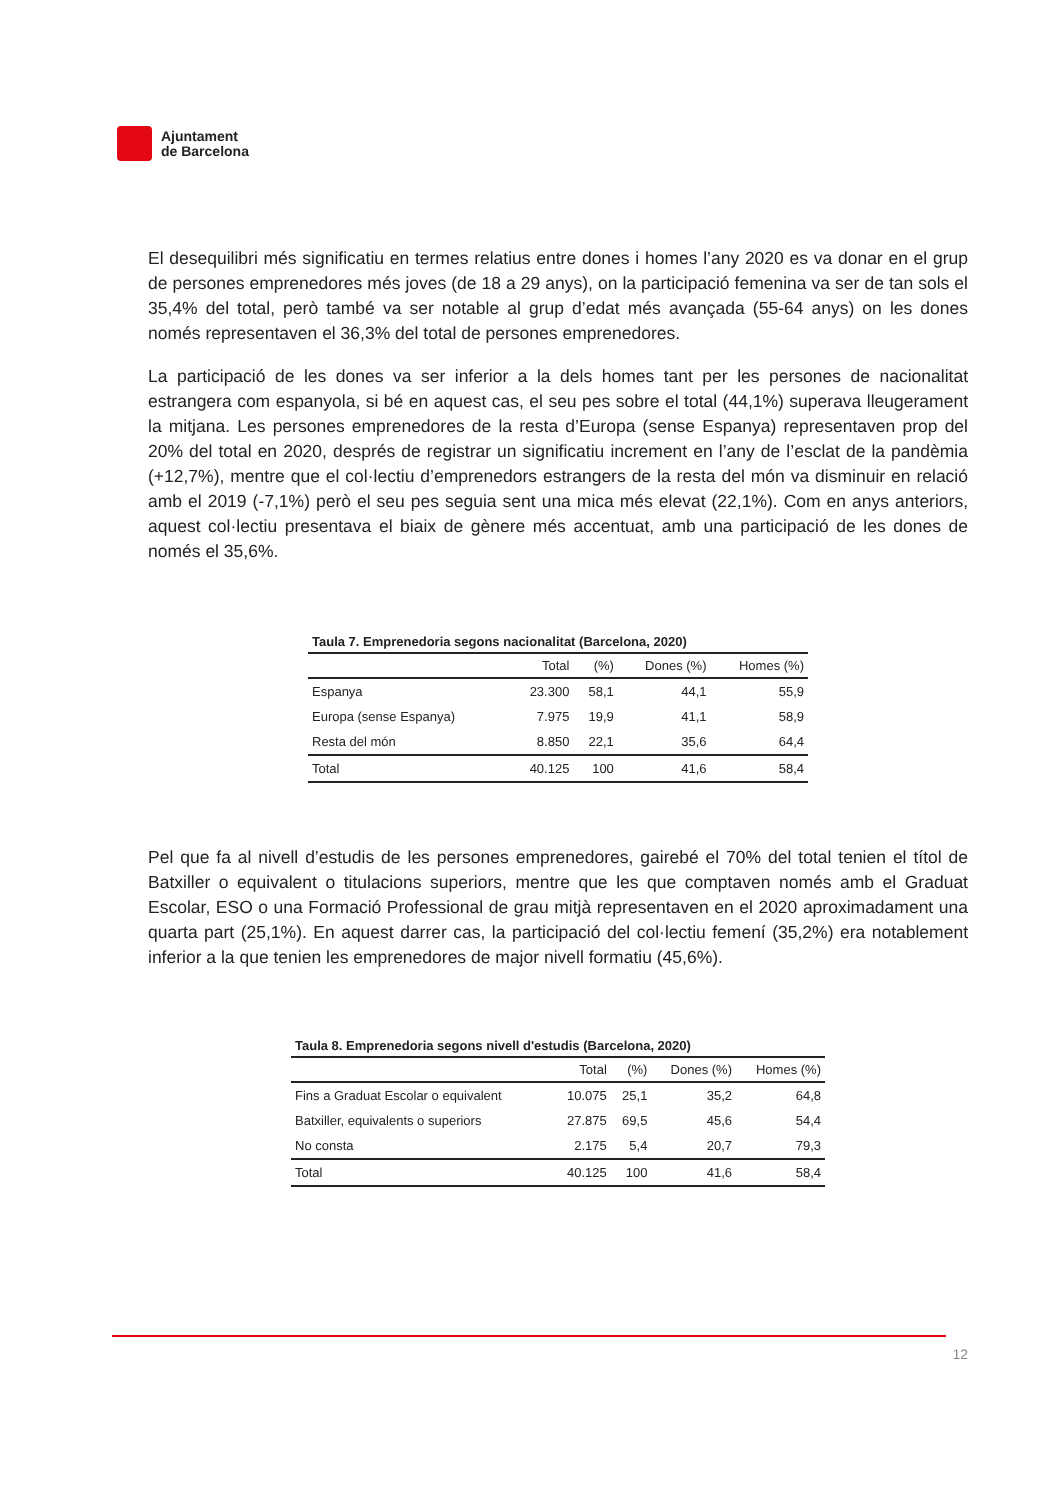Ajuntament
de Barcelona
El desequilibri més significatiu en termes relatius entre dones i homes l’any 2020 es va donar en el grup de persones emprenedores més joves (de 18 a 29 anys), on la participació femenina va ser de tan sols el 35,4% del total, però també va ser notable al grup d’edat més avançada (55-64 anys) on les dones només representaven el 36,3% del total de persones emprenedores.
La participació de les dones va ser inferior a la dels homes tant per les persones de nacionalitat estrangera com espanyola, si bé en aquest cas, el seu pes sobre el total (44,1%) superava lleugerament la mitjana. Les persones emprenedores de la resta d’Europa (sense Espanya) representaven prop del 20% del total en 2020, després de registrar un significatiu increment en l’any de l’esclat de la pandèmia (+12,7%), mentre que el col·lectiu d’emprenedors estrangers de la resta del món va disminuir en relació amb el 2019 (-7,1%) però el seu pes seguia sent una mica més elevat (22,1%). Com en anys anteriors, aquest col·lectiu presentava el biaix de gènere més accentuat, amb una participació de les dones de només el 35,6%.
Taula 7. Emprenedoria segons nacionalitat (Barcelona, 2020)
| | Total | (%) | Dones (%) | Homes (%) |
| --- | --- | --- | --- | --- |
| Espanya | 23.300 | 58,1 | 44,1 | 55,9 |
| Europa (sense Espanya) | 7.975 | 19,9 | 41,1 | 58,9 |
| Resta del món | 8.850 | 22,1 | 35,6 | 64,4 |
| Total | 40.125 | 100 | 41,6 | 58,4 |
Pel que fa al nivell d’estudis de les persones emprenedores, gairebé el 70% del total tenien el títol de Batxiller o equivalent o titulacions superiors, mentre que les que comptaven només amb el Graduat Escolar, ESO o una Formació Professional de grau mitjà representaven en el 2020 aproximadament una quarta part (25,1%). En aquest darrer cas, la participació del col·lectiu femení (35,2%) era notablement inferior a la que tenien les emprenedores de major nivell formatiu (45,6%).
Taula 8. Emprenedoria segons nivell d'estudis (Barcelona, 2020)
| | Total | (%) | Dones (%) | Homes (%) |
| --- | --- | --- | --- | --- |
| Fins a Graduat Escolar o equivalent | 10.075 | 25,1 | 35,2 | 64,8 |
| Batxiller, equivalents o superiors | 27.875 | 69,5 | 45,6 | 54,4 |
| No consta | 2.175 | 5,4 | 20,7 | 79,3 |
| Total | 40.125 | 100 | 41,6 | 58,4 |
12